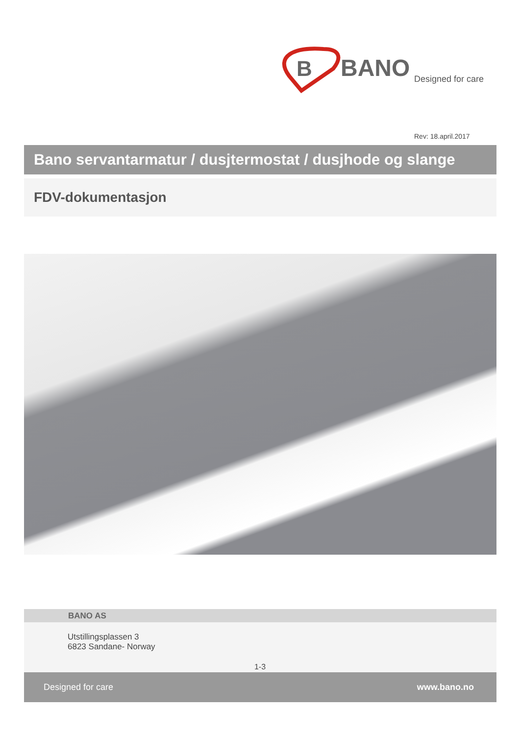B
BANO
Designed for care
Rev: 18.april.2017
Bano servantarmatur / dusjtermostat / dusjhode og slange
FDV-dokumentasjon
BANO AS
Utstillingsplassen 3
6823 Sandane- Norway
1-3
Designed for care www.bano.no